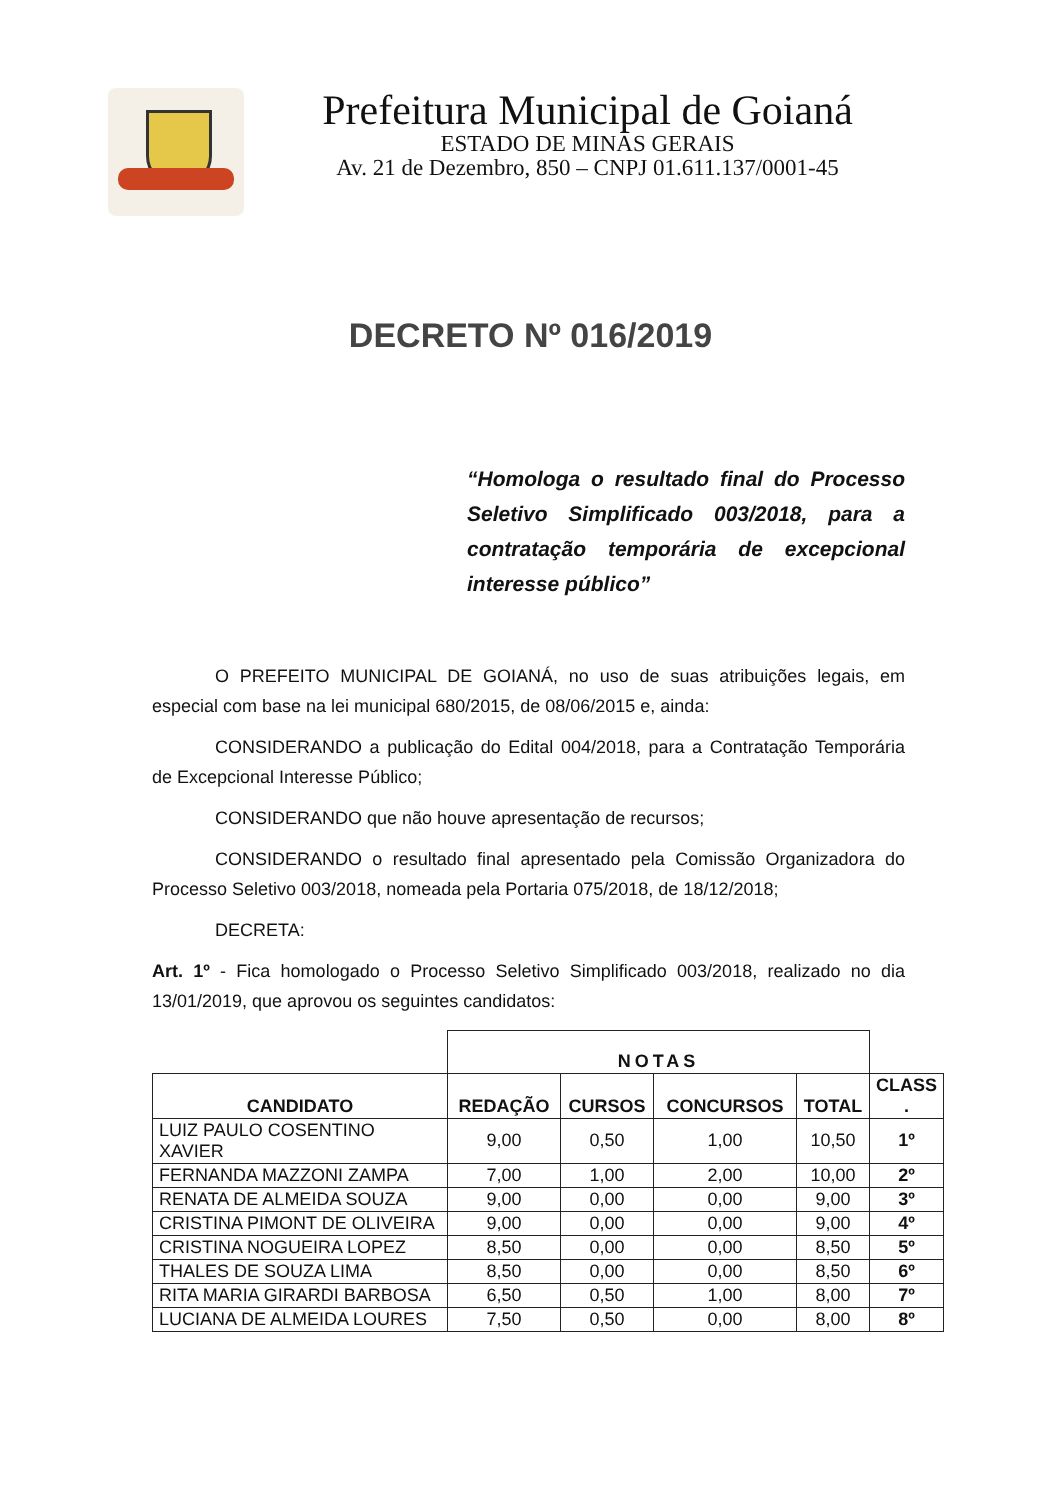Prefeitura Municipal de Goianá
ESTADO DE MINAS GERAIS
Av. 21 de Dezembro, 850 – CNPJ 01.611.137/0001-45
DECRETO Nº 016/2019
“Homologa o resultado final do Processo Seletivo Simplificado 003/2018, para a contratação temporária de excepcional interesse público”
O PREFEITO MUNICIPAL DE GOIANÁ, no uso de suas atribuições legais, em especial com base na lei municipal 680/2015, de 08/06/2015 e, ainda:
CONSIDERANDO a publicação do Edital 004/2018, para a Contratação Temporária de Excepcional Interesse Público;
CONSIDERANDO que não houve apresentação de recursos;
CONSIDERANDO o resultado final apresentado pela Comissão Organizadora do Processo Seletivo 003/2018, nomeada pela Portaria 075/2018, de 18/12/2018;
DECRETA:
Art. 1º - Fica homologado o Processo Seletivo Simplificado 003/2018, realizado no dia 13/01/2019, que aprovou os seguintes candidatos:
| | NOTAS | | | | |
| --- | --- | --- | --- | --- | --- |
| CANDIDATO | REDAÇÃO | CURSOS | CONCURSOS | TOTAL | CLASS . |
| LUIZ PAULO COSENTINO XAVIER | 9,00 | 0,50 | 1,00 | 10,50 | 1º |
| FERNANDA MAZZONI ZAMPA | 7,00 | 1,00 | 2,00 | 10,00 | 2º |
| RENATA DE ALMEIDA SOUZA | 9,00 | 0,00 | 0,00 | 9,00 | 3º |
| CRISTINA PIMONT DE OLIVEIRA | 9,00 | 0,00 | 0,00 | 9,00 | 4º |
| CRISTINA NOGUEIRA LOPEZ | 8,50 | 0,00 | 0,00 | 8,50 | 5º |
| THALES DE SOUZA LIMA | 8,50 | 0,00 | 0,00 | 8,50 | 6º |
| RITA MARIA GIRARDI BARBOSA | 6,50 | 0,50 | 1,00 | 8,00 | 7º |
| LUCIANA DE ALMEIDA LOURES | 7,50 | 0,50 | 0,00 | 8,00 | 8º |